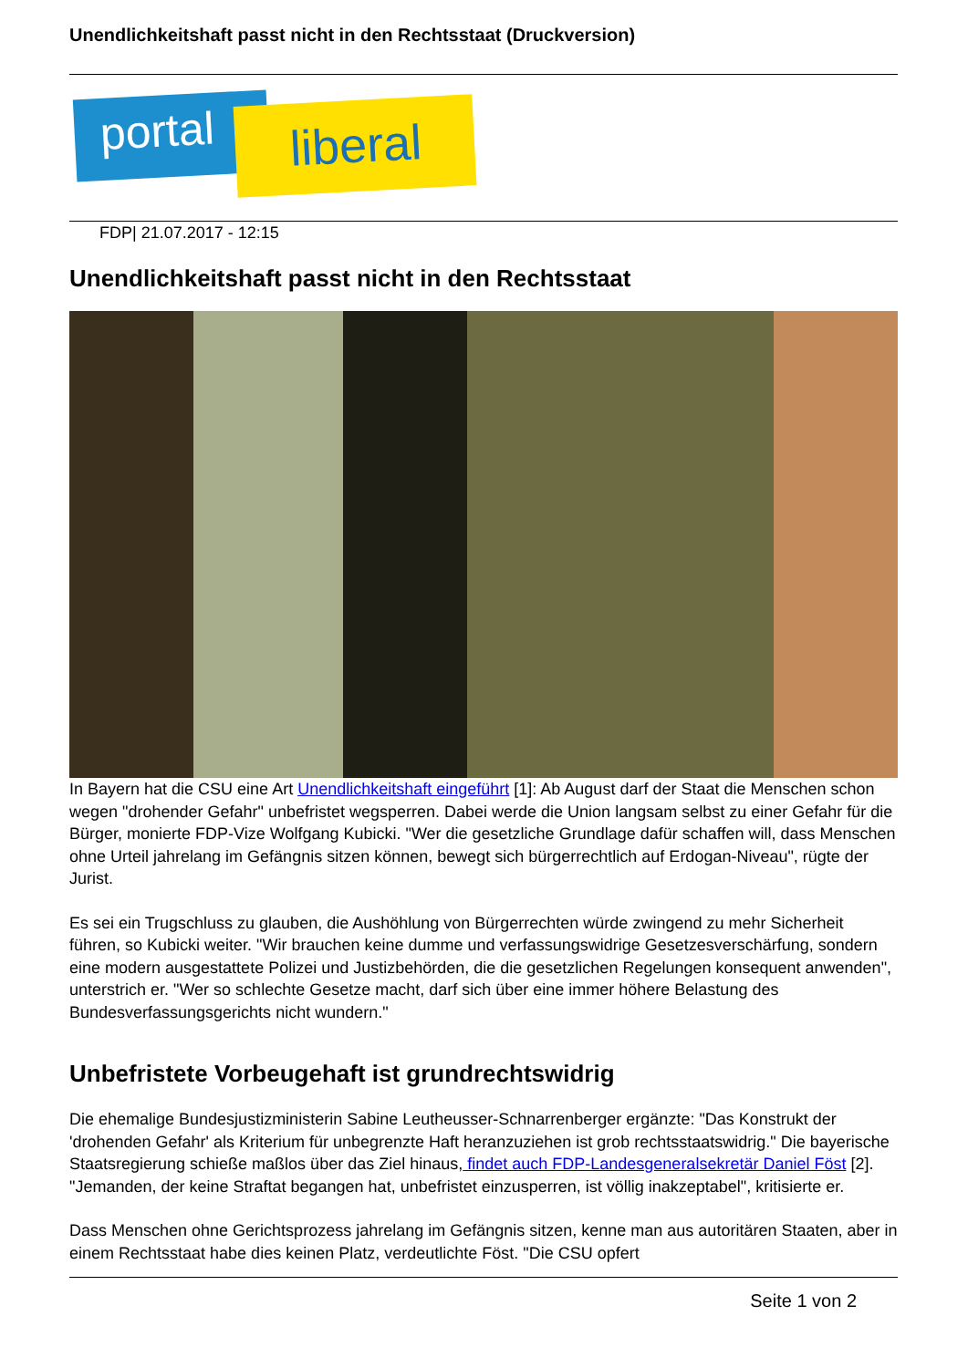Unendlichkeitshaft passt nicht in den Rechtsstaat (Druckversion)
portal liberal
FDP| 21.07.2017 - 12:15
Unendlichkeitshaft passt nicht in den Rechtsstaat
In Bayern hat die CSU eine Art Unendlichkeitshaft eingeführt [1]: Ab August darf der Staat die Menschen schon wegen "drohender Gefahr" unbefristet wegsperren. Dabei werde die Union langsam selbst zu einer Gefahr für die Bürger, monierte FDP-Vize Wolfgang Kubicki. "Wer die gesetzliche Grundlage dafür schaffen will, dass Menschen ohne Urteil jahrelang im Gefängnis sitzen können, bewegt sich bürgerrechtlich auf Erdogan-Niveau", rügte der Jurist.
Es sei ein Trugschluss zu glauben, die Aushöhlung von Bürgerrechten würde zwingend zu mehr Sicherheit führen, so Kubicki weiter. "Wir brauchen keine dumme und verfassungswidrige Gesetzesverschärfung, sondern eine modern ausgestattete Polizei und Justizbehörden, die die gesetzlichen Regelungen konsequent anwenden", unterstrich er. "Wer so schlechte Gesetze macht, darf sich über eine immer höhere Belastung des Bundesverfassungsgerichts nicht wundern."
Unbefristete Vorbeugehaft ist grundrechtswidrig
Die ehemalige Bundesjustizministerin Sabine Leutheusser-Schnarrenberger ergänzte: "Das Konstrukt der 'drohenden Gefahr' als Kriterium für unbegrenzte Haft heranzuziehen ist grob rechtsstaatswidrig." Die bayerische Staatsregierung schieße maßlos über das Ziel hinaus, findet auch FDP-Landesgeneralsekretär Daniel Föst [2]. "Jemanden, der keine Straftat begangen hat, unbefristet einzusperren, ist völlig inakzeptabel", kritisierte er.
Dass Menschen ohne Gerichtsprozess jahrelang im Gefängnis sitzen, kenne man aus autoritären Staaten, aber in einem Rechtsstaat habe dies keinen Platz, verdeutlichte Föst. "Die CSU opfert
Seite 1 von 2